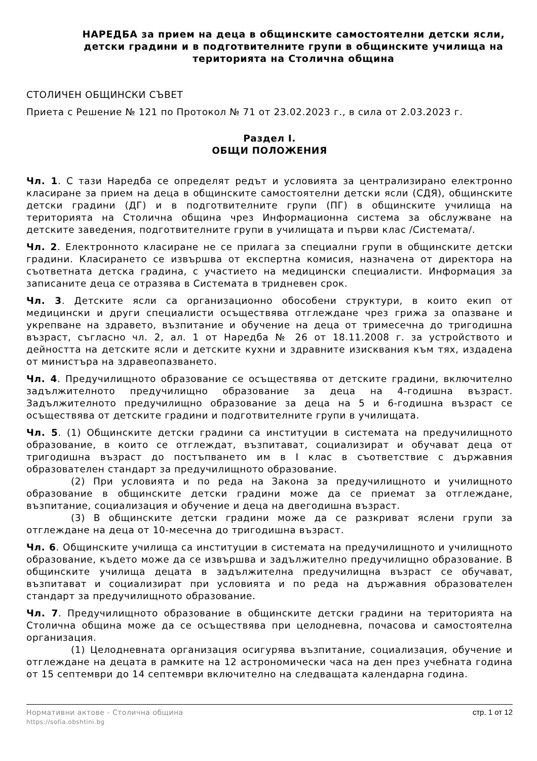НАРЕДБА за прием на деца в общинските самостоятелни детски ясли, детски градини и в подготвителните групи в общинските училища на територията на Столична община
СТОЛИЧЕН ОБЩИНСКИ СЪВЕТ
Приета с Решение № 121 по Протокол № 71 от 23.02.2023 г., в сила от 2.03.2023 г.
Раздел I.
ОБЩИ ПОЛОЖЕНИЯ
Чл. 1. С тази Наредба се определят редът и условията за централизирано електронно класиране за прием на деца в общинските самостоятелни детски ясли (СДЯ), общинските детски градини (ДГ) и в подготвителните групи (ПГ) в общинските училища на територията на Столична община чрез Информационна система за обслужване на детските заведения, подготвителните групи в училищата и първи клас /Системата/.
Чл. 2. Електронното класиране не се прилага за специални групи в общинските детски градини. Класирането се извършва от експертна комисия, назначена от директора на съответната детска градина, с участието на медицински специалисти. Информация за записаните деца се отразява в Системата в тридневен срок.
Чл. 3. Детските ясли са организационно обособени структури, в които екип от медицински и други специалисти осъществява отглеждане чрез грижа за опазване и укрепване на здравето, възпитание и обучение на деца от тримесечна до тригодишна възраст, съгласно чл. 2, ал. 1 от Наредба № 26 от 18.11.2008 г. за устройството и дейността на детските ясли и детските кухни и здравните изисквания към тях, издадена от министъра на здравеопазването.
Чл. 4. Предучилищното образование се осъществява от детските градини, включително задължителното предучилищно образование за деца на 4-годишна възраст. Задължителното предучилищно образование за деца на 5 и 6-годишна възраст се осъществява от детските градини и подготвителните групи в училищата.
Чл. 5. (1) Общинските детски градини са институции в системата на предучилищното образование, в които се отглеждат, възпитават, социализират и обучават деца от тригодишна възраст до постъпването им в I клас в съответствие с държавния образователен стандарт за предучилищното образование.
(2) При условията и по реда на Закона за предучилищното и училищното образование в общинските детски градини може да се приемат за отглеждане, възпитание, социализация и обучение и деца на двегодишна възраст.
(3) В общинските детски градини може да се разкриват яслени групи за отглеждане на деца от 10-месечна до тригодишна възраст.
Чл. 6. Общинските училища са институции в системата на предучилищното и училищното образование, където може да се извършва и задължително предучилищно образование. В общинските училища децата в задължителна предучилищна възраст се обучават, възпитават и социализират при условията и по реда на държавния образователен стандарт за предучилищното образование.
Чл. 7. Предучилищното образование в общинските детски градини на територията на Столична община може да се осъществява при целодневна, почасова и самостоятелна организация.
(1) Целодневната организация осигурява възпитание, социализация, обучение и отглеждане на децата в рамките на 12 астрономически часа на ден през учебната година от 15 септември до 14 септември включително на следващата календарна година.
Нормативни актове - Столична община
https://sofia.obshtini.bg
стр. 1 от 12